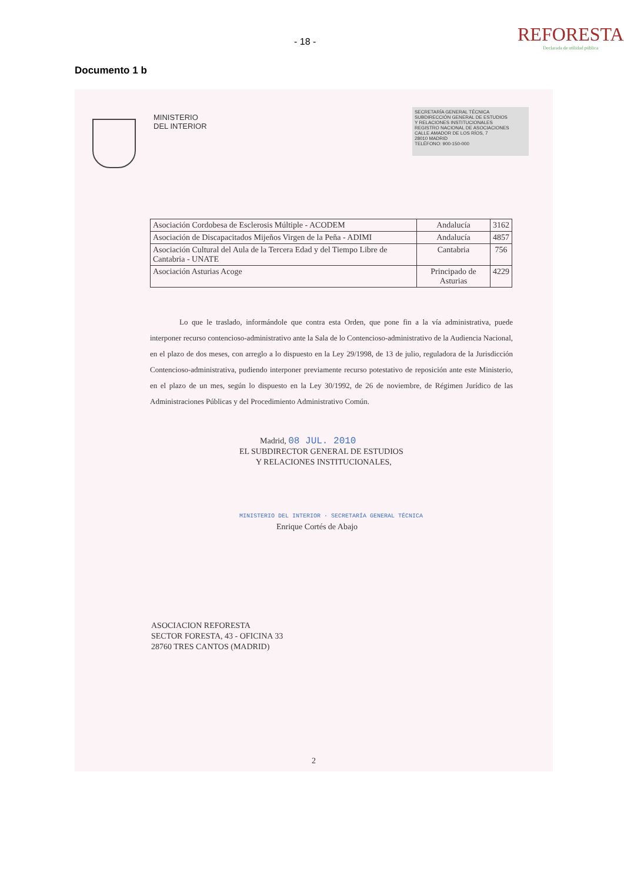- 18 -
REFORESTA
Declarada de utilidad pública
Documento 1 b
MINISTERIO
DEL INTERIOR
SECRETARÍA GENERAL TÉCNICA
SUBDIRECCIÓN GENERAL DE ESTUDIOS
Y RELACIONES INSTITUCIONALES
REGISTRO NACIONAL DE ASOCIACIONES
CALLE AMADOR DE LOS RÍOS, 7
28010 MADRID
TELÉFONO: 900-150-000
| Asociación Cordobesa de Esclerosis Múltiple - ACODEM | Andalucía | 3162 |
| Asociación de Discapacitados Mijeños Virgen de la Peña - ADIMI | Andalucía | 4857 |
| Asociación Cultural del Aula de la Tercera Edad y del Tiempo Libre de Cantabria - UNATE | Cantabria | 756 |
| Asociación Asturias Acoge | Principado de Asturias | 4229 |
Lo que le traslado, informándole que contra esta Orden, que pone fin a la vía administrativa, puede interponer recurso contencioso-administrativo ante la Sala de lo Contencioso-administrativo de la Audiencia Nacional, en el plazo de dos meses, con arreglo a lo dispuesto en la Ley 29/1998, de 13 de julio, reguladora de la Jurisdicción Contencioso-administrativa, pudiendo interponer previamente recurso potestativo de reposición ante este Ministerio, en el plazo de un mes, según lo dispuesto en la Ley 30/1992, de 26 de noviembre, de Régimen Jurídico de las Administraciones Públicas y del Procedimiento Administrativo Común.
Madrid, 08 JUL. 2010
EL SUBDIRECTOR GENERAL DE ESTUDIOS
Y RELACIONES INSTITUCIONALES,
MINISTERIO DEL INTERIOR · SECRETARÍA GENERAL TÉCNICA
Enrique Cortés de Abajo
ASOCIACION REFORESTA
SECTOR FORESTA, 43 - OFICINA 33
28760 TRES CANTOS (MADRID)
2